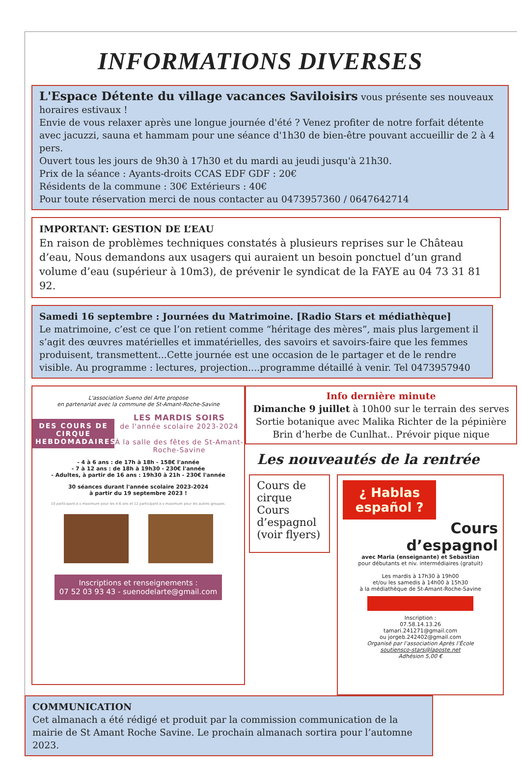INFORMATIONS DIVERSES
L'Espace Détente du village vacances Saviloisirs vous présente ses nouveaux horaires estivaux !
Envie de vous relaxer après une longue journée d'été ? Venez profiter de notre forfait détente avec jacuzzi, sauna et hammam pour une séance d'1h30 de bien-être pouvant accueillir de 2 à 4 pers.
Ouvert tous les jours de 9h30 à 17h30 et du mardi au jeudi jusqu'à 21h30.
Prix de la séance : Ayants-droits CCAS EDF GDF : 20€
Résidents de la commune : 30€ Extérieurs : 40€
Pour toute réservation merci de nous contacter au 0473957360 / 0647642714
IMPORTANT: GESTION DE L’EAU
En raison de problèmes techniques constatés à plusieurs reprises sur le Château d’eau, Nous demandons aux usagers qui auraient un besoin ponctuel d’un grand volume d’eau (supérieur à 10m3), de prévenir le syndicat de la FAYE au 04 73 31 81 92.
Samedi 16 septembre : Journées du Matrimoine. [Radio Stars et médiathèque]
Le matrimoine, c’est ce que l’on retient comme “héritage des mères”, mais plus largement il s’agit des œuvres matérielles et immatérielles, des savoirs et savoirs-faire que les femmes produisent, transmettent...Cette journée est une occasion de le partager et de le rendre visible. Au programme : lectures, projection....programme détaillé à venir. Tel 0473957940
L'association Sueno del Arte propose
en partenariat avec la commune de St-Amant-Roche-Savine
DES COURS DE CIRQUE HEBDOMADAIRES
LES MARDIS SOIRS
de l'année scolaire 2023-2024
À la salle des fêtes de St-Amant-Roche-Savine
- 4 à 6 ans : de 17h à 18h - 158€ l'année
- 7 à 12 ans : de 18h à 19h30 - 230€ l'année
- Adultes, à partir de 16 ans : 19h30 à 21h - 230€ l'année
30 séances durant l'année scolaire 2023-2024
à partir du 19 septembre 2023 !
10 participant.e.s maximum pour les 4-6 ans et 12 participant.e.s maximum pour les autres groupes.
Inscriptions et renseignements :
07 52 03 93 43 - suenodelarte@gmail.com
Info dernière minute
Dimanche 9 juillet à 10h00 sur le terrain des serves Sortie botanique avec Malika Richter de la pépinière Brin d’herbe de Cunlhat.. Prévoir pique nique
Les nouveautés de la rentrée
Cours de cirque Cours d’espagnol (voir flyers)
¿ Hablas español ?
Cours
d’espagnol
avec Maria (enseignante) et Sebastian
pour débutants et niv. intermédiaires (gratuit)
Les mardis à 17h30 à 19h00
et/ou les samedis à 14h00 à 15h30
à la médiathèque de St-Amant-Roche-Savine
Inscription :
07.58.14.13.26
tamari.241271@gmail.com
ou jorgeb.242402@gmail.com
Organisé par l’association Après l’École
soutiensco-stars@laposte.net
Adhésion 5,00 €
COMMUNICATION
Cet almanach a été rédigé et produit par la commission communication de la mairie de St Amant Roche Savine. Le prochain almanach sortira pour l’automne 2023.